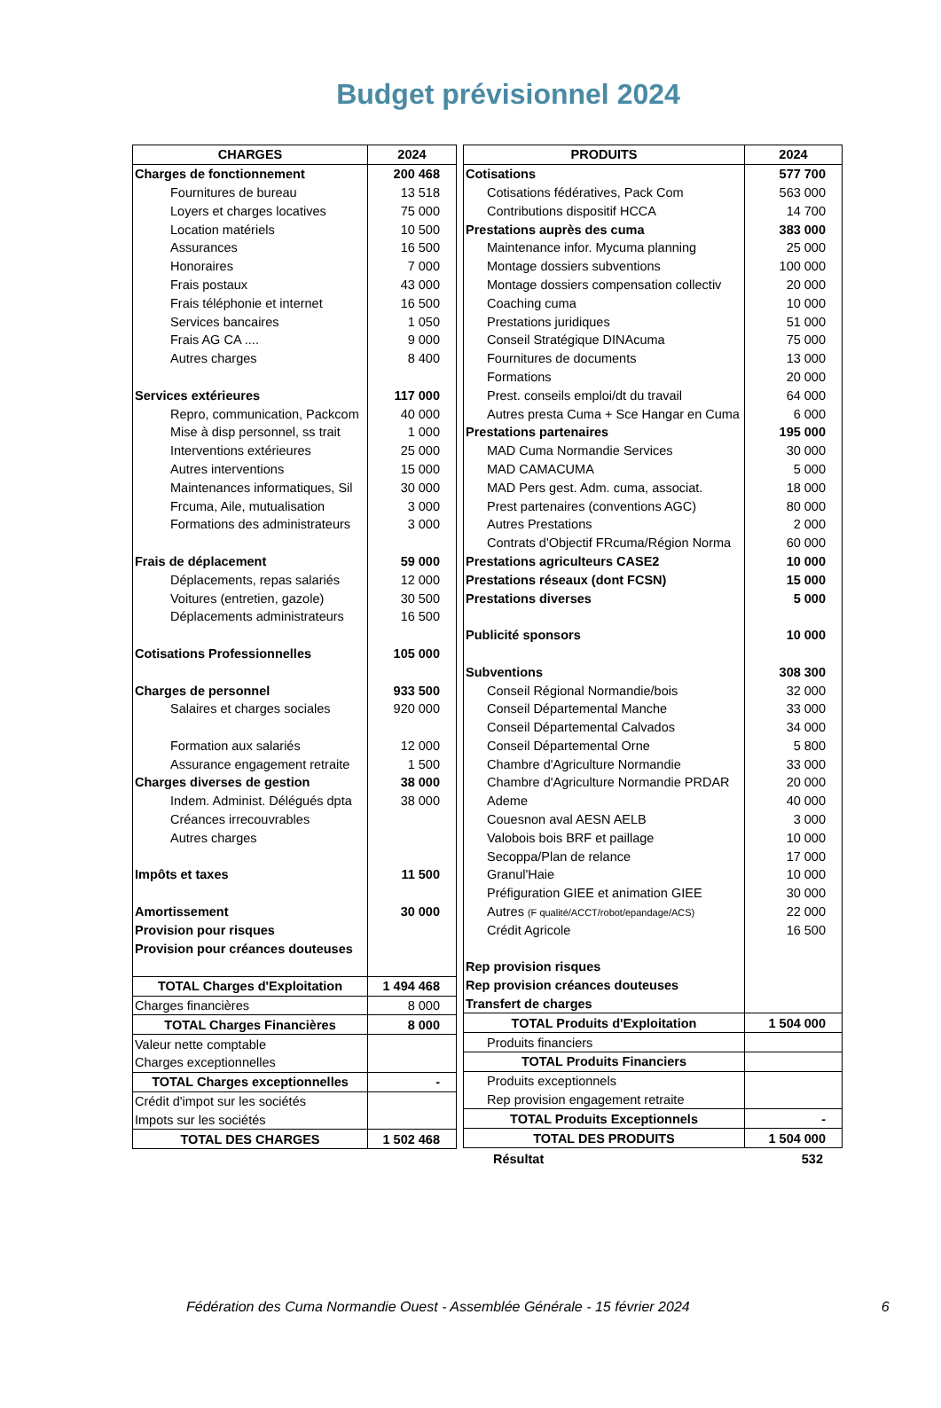Budget prévisionnel 2024
| CHARGES | 2024 |
| --- | --- |
| Charges de fonctionnement | 200 468 |
| Fournitures de bureau | 13 518 |
| Loyers et charges locatives | 75 000 |
| Location matériels | 10 500 |
| Assurances | 16 500 |
| Honoraires | 7 000 |
| Frais postaux | 43 000 |
| Frais téléphonie et internet | 16 500 |
| Services bancaires | 1 050 |
| Frais AG CA .... | 9 000 |
| Autres charges | 8 400 |
| Services extérieures | 117 000 |
| Repro, communication, Packcom | 40 000 |
| Mise à disp personnel, ss trait | 1 000 |
| Interventions extérieures | 25 000 |
| Autres interventions | 15 000 |
| Maintenances informatiques, Sil | 30 000 |
| Frcuma, Aile, mutualisation | 3 000 |
| Formations des administrateurs | 3 000 |
| Frais de déplacement | 59 000 |
| Déplacements, repas salariés | 12 000 |
| Voitures (entretien, gazole) | 30 500 |
| Déplacements administrateurs | 16 500 |
| Cotisations Professionnelles | 105 000 |
| Charges de personnel | 933 500 |
| Salaires et charges sociales | 920 000 |
| Formation aux salariés | 12 000 |
| Assurance engagement retraite | 1 500 |
| Charges diverses de gestion | 38 000 |
| Indem. Administ. Délégués dpta | 38 000 |
| Créances irrecouvrables | |
| Autres charges | |
| Impôts et taxes | 11 500 |
| Amortissement | 30 000 |
| Provision pour risques | |
| Provision pour créances douteuses | |
| TOTAL Charges d'Exploitation | 1 494 468 |
| Charges financières | 8 000 |
| TOTAL Charges Financières | 8 000 |
| Valeur nette comptable | |
| Charges exceptionnelles | |
| TOTAL Charges exceptionnelles | - |
| Crédit d'impot sur les sociétés | |
| Impots sur les sociétés | |
| TOTAL DES CHARGES | 1 502 468 |
| PRODUITS | 2024 |
| --- | --- |
| Cotisations | 577 700 |
| Cotisations fédératives, Pack Com | 563 000 |
| Contributions dispositif HCCA | 14 700 |
| Prestations auprès des cuma | 383 000 |
| Maintenance infor. Mycuma planning | 25 000 |
| Montage dossiers subventions | 100 000 |
| Montage dossiers compensation collectiv | 20 000 |
| Coaching cuma | 10 000 |
| Prestations juridiques | 51 000 |
| Conseil Stratégique DINAcuma | 75 000 |
| Fournitures de documents | 13 000 |
| Formations | 20 000 |
| Prest. conseils emploi/dt du travail | 64 000 |
| Autres presta Cuma + Sce Hangar en Cuma | 6 000 |
| Prestations partenaires | 195 000 |
| MAD Cuma Normandie Services | 30 000 |
| MAD CAMACUMA | 5 000 |
| MAD Pers gest. Adm. cuma, associat. | 18 000 |
| Prest partenaires (conventions AGC) | 80 000 |
| Autres Prestations | 2 000 |
| Contrats d'Objectif FRcuma/Région Norma | 60 000 |
| Prestations agriculteurs CASE2 | 10 000 |
| Prestations réseaux (dont FCSN) | 15 000 |
| Prestations diverses | 5 000 |
| Publicité sponsors | 10 000 |
| Subventions | 308 300 |
| Conseil Régional Normandie/bois | 32 000 |
| Conseil Départemental Manche | 33 000 |
| Conseil Départemental Calvados | 34 000 |
| Conseil Départemental Orne | 5 800 |
| Chambre d'Agriculture Normandie | 33 000 |
| Chambre d'Agriculture Normandie PRDAR | 20 000 |
| Ademe | 40 000 |
| Couesnon aval AESN AELB | 3 000 |
| Valobois bois BRF et paillage | 10 000 |
| Secoppa/Plan de relance | 17 000 |
| Granul'Haie | 10 000 |
| Préfiguration GIEE et animation GIEE | 30 000 |
| Autres (F qualité/ACCT/robot/epandage/ACS) | 22 000 |
| Crédit Agricole | 16 500 |
| Rep provision risques | |
| Rep provision créances douteuses | |
| Transfert de charges | |
| TOTAL Produits d'Exploitation | 1 504 000 |
| Produits financiers | |
| TOTAL Produits Financiers | |
| Produits exceptionnels | |
| Rep provision engagement retraite | |
| TOTAL Produits Exceptionnels | - |
| TOTAL DES PRODUITS | 1 504 000 |
Résultat 532
Fédération des Cuma Normandie Ouest - Assemblée Générale - 15 février 2024 6